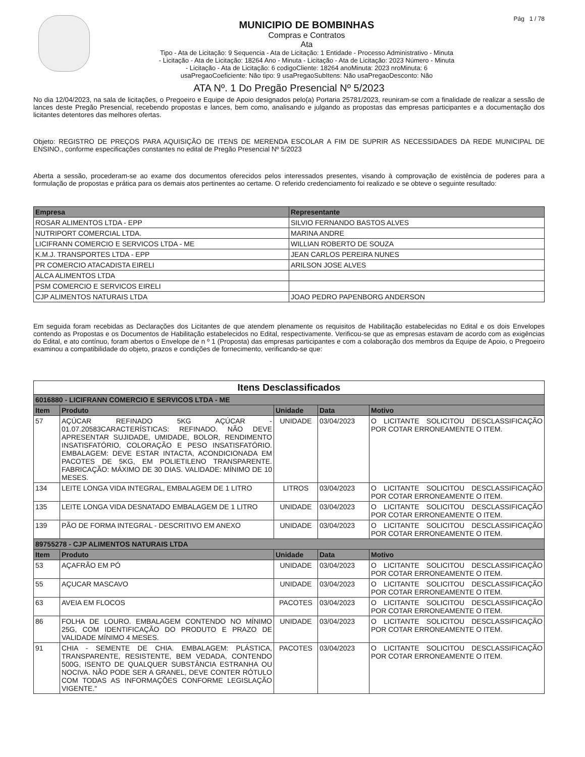MUNICIPIO DE BOMBINHAS
Compras e Contratos
Ata
Tipo - Ata de Licitação: 9 Sequencia - Ata de Licitação: 1 Entidade - Processo Administrativo - Minuta
- Licitação - Ata de Licitação: 18264 Ano - Minuta - Licitação - Ata de Licitação: 2023 Número - Minuta
- Licitação - Ata de Licitação: 6 codigoCliente: 18264 anoMinuta: 2023 nroMinuta: 6
usaPregaoCoeficiente: Não tipo: 9 usaPregaoSubItens: Não usaPregaoDesconto: Não
Pág 1 / 78
ATA Nº. 1 Do Pregão Presencial Nº 5/2023
No dia 12/04/2023, na sala de licitações, o Pregoeiro e Equipe de Apoio designados pelo(a) Portaria 25781/2023, reuniram-se com a finalidade de realizar a sessão de lances deste Pregão Presencial, recebendo propostas e lances, bem como, analisando e julgando as propostas das empresas participantes e a documentação dos licitantes detentores das melhores ofertas.
Objeto: REGISTRO DE PREÇOS PARA AQUISIÇÃO DE ITENS DE MERENDA ESCOLAR A FIM DE SUPRIR AS NECESSIDADES DA REDE MUNICIPAL DE ENSINO., conforme especificações constantes no edital de Pregão Presencial Nº 5/2023
Aberta a sessão, procederam-se ao exame dos documentos oferecidos pelos interessados presentes, visando à comprovação de existência de poderes para a formulação de propostas e prática para os demais atos pertinentes ao certame. O referido credenciamento foi realizado e se obteve o seguinte resultado:
| Empresa | Representante |
| --- | --- |
| ROSAR ALIMENTOS LTDA - EPP | SILVIO FERNANDO BASTOS ALVES |
| NUTRIPORT COMERCIAL LTDA. | MARINA ANDRE |
| LICIFRANN COMERCIO E SERVICOS LTDA - ME | WILLIAN ROBERTO DE SOUZA |
| K.M.J. TRANSPORTES LTDA - EPP | JEAN CARLOS PEREIRA NUNES |
| PR COMERCIO ATACADISTA EIRELI | ARILSON JOSE ALVES |
| ALCA ALIMENTOS LTDA | |
| PSM COMERCIO E SERVICOS EIRELI | |
| CJP ALIMENTOS NATURAIS LTDA | JOAO PEDRO PAPENBORG ANDERSON |
Em seguida foram recebidas as Declarações dos Licitantes de que atendem plenamente os requisitos de Habilitação estabelecidas no Edital e os dois Envelopes contendo as Propostas e os Documentos de Habilitação estabelecidos no Edital, respectivamente. Verificou-se que as empresas estavam de acordo com as exigências do Edital, e ato contínuo, foram abertos o Envelope de n º 1 (Proposta) das empresas participantes e com a colaboração dos membros da Equipe de Apoio, o Pregoeiro examinou a compatibilidade do objeto, prazos e condições de fornecimento, verificando-se que:
| Itens Desclassificados | | | | |
| --- | --- | --- | --- | --- |
| 6016880 - LICIFRANN COMERCIO E SERVICOS LTDA - ME | | | | |
| Item | Produto | Unidade | Data | Motivo |
| 57 | AÇÚCAR REFINADO 5KG AÇÚCAR - 01.07.20583CARACTERÍSTICAS: REFINADO. NÃO DEVE APRESENTAR SUJIDADE, UMIDADE, BOLOR, RENDIMENTO INSATISFATÓRIO, COLORAÇÃO E PESO INSATISFATÓRIO. EMBALAGEM: DEVE ESTAR INTACTA, ACONDICIONADA EM PACOTES DE 5KG, EM POLIETILENO TRANSPARENTE. FABRICAÇÃO: MÁXIMO DE 30 DIAS. VALIDADE: MÍNIMO DE 10 MESES. | UNIDADE | 03/04/2023 | O LICITANTE SOLICITOU DESCLASSIFICAÇÃO POR COTAR ERRONEAMENTE O ITEM. |
| 134 | LEITE LONGA VIDA INTEGRAL, EMBALAGEM DE 1 LITRO | LITROS | 03/04/2023 | O LICITANTE SOLICITOU DESCLASSIFICAÇÃO POR COTAR ERRONEAMENTE O ITEM. |
| 135 | LEITE LONGA VIDA DESNATADO EMBALAGEM DE 1 LITRO | UNIDADE | 03/04/2023 | O LICITANTE SOLICITOU DESCLASSIFICAÇÃO POR COTAR ERRONEAMENTE O ITEM. |
| 139 | PÃO DE FORMA INTEGRAL - DESCRITIVO EM ANEXO | UNIDADE | 03/04/2023 | O LICITANTE SOLICITOU DESCLASSIFICAÇÃO POR COTAR ERRONEAMENTE O ITEM. |
| 89755278 - CJP ALIMENTOS NATURAIS LTDA | | | | |
| Item | Produto | Unidade | Data | Motivo |
| 53 | AÇAFRÃO EM PÓ | UNIDADE | 03/04/2023 | O LICITANTE SOLICITOU DESCLASSIFICAÇÃO POR COTAR ERRONEAMENTE O ITEM. |
| 55 | AÇUCAR MASCAVO | UNIDADE | 03/04/2023 | O LICITANTE SOLICITOU DESCLASSIFICAÇÃO POR COTAR ERRONEAMENTE O ITEM. |
| 63 | AVEIA EM FLOCOS | PACOTES | 03/04/2023 | O LICITANTE SOLICITOU DESCLASSIFICAÇÃO POR COTAR ERRONEAMENTE O ITEM. |
| 86 | FOLHA DE LOURO. EMBALAGEM CONTENDO NO MÍNIMO 25G, COM IDENTIFICAÇÃO DO PRODUTO E PRAZO DE VALIDADE MÍNIMO 4 MESES. | UNIDADE | 03/04/2023 | O LICITANTE SOLICITOU DESCLASSIFICAÇÃO POR COTAR ERRONEAMENTE O ITEM. |
| 91 | CHIA - SEMENTE DE CHIA. EMBALAGEM: PLÁSTICA, TRANSPARENTE, RESISTENTE, BEM VEDADA, CONTENDO 500G, ISENTO DE QUALQUER SUBSTÂNCIA ESTRANHA OU NOCIVA. NÃO PODE SER A GRANEL, DEVE CONTER RÓTULO COM TODAS AS INFORMAÇÕES CONFORME LEGISLAÇÃO VIGENTE." | PACOTES | 03/04/2023 | O LICITANTE SOLICITOU DESCLASSIFICAÇÃO POR COTAR ERRONEAMENTE O ITEM. |